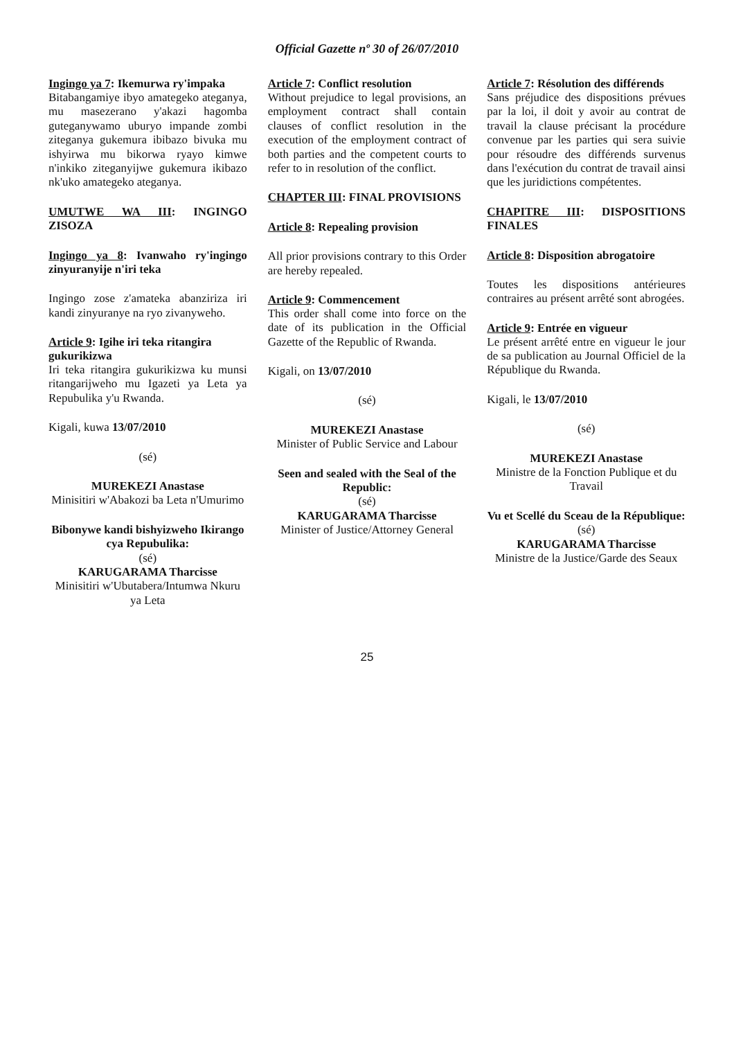Official Gazette nº 30 of 26/07/2010
Ingingo ya 7: Ikemurwa ry'impaka
Bitabangamiye ibyo amategeko ateganya, mu masezerano y'akazi hagomba guteganywamo uburyo impande zombi ziteganya gukemura ibibazo bivuka mu ishyirwa mu bikorwa ryayo kimwe n'inkiko ziteganyijwe gukemura ikibazo nk'uko amategeko ateganya.
UMUTWE WA III: INGINGO ZISOZA
Ingingo ya 8: Ivanwaho ry'ingingo zinyuranyije n'iri teka
Ingingo zose z'amateka abanziriza iri kandi zinyuranye na ryo zivanyweho.
Article 9: Igihe iri teka ritangira gukurikizwa
Iri teka ritangira gukurikizwa ku munsi ritangarijweho mu Igazeti ya Leta ya Repubulika y'u Rwanda.
Kigali, kuwa 13/07/2010
(sé)
MUREKEZI Anastase
Minisitiri w'Abakozi ba Leta n'Umurimo
Bibonywe kandi bishyizweho Ikirango cya Repubulika:
(sé)
KARUGARAMA Tharcisse
Minisitiri w'Ubutabera/Intumwa Nkuru ya Leta
Article 7: Conflict resolution
Without prejudice to legal provisions, an employment contract shall contain clauses of conflict resolution in the execution of the employment contract of both parties and the competent courts to refer to in resolution of the conflict.
CHAPTER III: FINAL PROVISIONS
Article 8: Repealing provision
All prior provisions contrary to this Order are hereby repealed.
Article 9: Commencement
This order shall come into force on the date of its publication in the Official Gazette of the Republic of Rwanda.
Kigali, on 13/07/2010
(sé)
MUREKEZI Anastase
Minister of Public Service and Labour
Seen and sealed with the Seal of the Republic:
(sé)
KARUGARAMA Tharcisse
Minister of Justice/Attorney General
Article 7: Résolution des différends
Sans préjudice des dispositions prévues par la loi, il doit y avoir au contrat de travail la clause précisant la procédure convenue par les parties qui sera suivie pour résoudre des différends survenus dans l'exécution du contrat de travail ainsi que les juridictions compétentes.
CHAPITRE III: DISPOSITIONS FINALES
Article 8: Disposition abrogatoire
Toutes les dispositions antérieures contraires au présent arrêté sont abrogées.
Article 9: Entrée en vigueur
Le présent arrêté entre en vigueur le jour de sa publication au Journal Officiel de la République du Rwanda.
Kigali, le 13/07/2010
(sé)
MUREKEZI Anastase
Ministre de la Fonction Publique et du Travail
Vu et Scellé du Sceau de la République:
(sé)
KARUGARAMA Tharcisse
Ministre de la Justice/Garde des Seaux
25